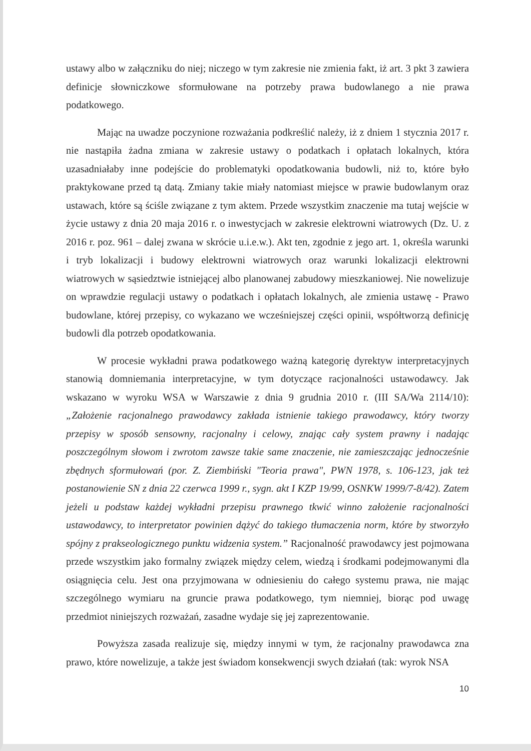ustawy albo w załączniku do niej; niczego w tym zakresie nie zmienia fakt, iż art. 3 pkt 3 zawiera definicje słowniczkowe sformułowane na potrzeby prawa budowlanego a nie prawa podatkowego.
Mając na uwadze poczynione rozważania podkreślić należy, iż z dniem 1 stycznia 2017 r. nie nastąpiła żadna zmiana w zakresie ustawy o podatkach i opłatach lokalnych, która uzasadniałaby inne podejście do problematyki opodatkowania budowli, niż to, które było praktykowane przed tą datą. Zmiany takie miały natomiast miejsce w prawie budowlanym oraz ustawach, które są ściśle związane z tym aktem. Przede wszystkim znaczenie ma tutaj wejście w życie ustawy z dnia 20 maja 2016 r. o inwestycjach w zakresie elektrowni wiatrowych (Dz. U. z 2016 r. poz. 961 – dalej zwana w skrócie u.i.e.w.). Akt ten, zgodnie z jego art. 1, określa warunki i tryb lokalizacji i budowy elektrowni wiatrowych oraz warunki lokalizacji elektrowni wiatrowych w sąsiedztwie istniejącej albo planowanej zabudowy mieszkaniowej. Nie nowelizuje on wprawdzie regulacji ustawy o podatkach i opłatach lokalnych, ale zmienia ustawę - Prawo budowlane, której przepisy, co wykazano we wcześniejszej części opinii, współtworzą definicję budowli dla potrzeb opodatkowania.
W procesie wykładni prawa podatkowego ważną kategorię dyrektyw interpretacyjnych stanowią domniemania interpretacyjne, w tym dotyczące racjonalności ustawodawcy. Jak wskazano w wyroku WSA w Warszawie z dnia 9 grudnia 2010 r. (III SA/Wa 2114/10): „Założenie racjonalnego prawodawcy zakłada istnienie takiego prawodawcy, który tworzy przepisy w sposób sensowny, racjonalny i celowy, znając cały system prawny i nadając poszczególnym słowom i zwrotom zawsze takie same znaczenie, nie zamieszczając jednocześnie zbędnych sformułowań (por. Z. Ziembiński "Teoria prawa", PWN 1978, s. 106-123, jak też postanowienie SN z dnia 22 czerwca 1999 r., sygn. akt I KZP 19/99, OSNKW 1999/7-8/42). Zatem jeżeli u podstaw każdej wykładni przepisu prawnego tkwić winno założenie racjonalności ustawodawcy, to interpretator powinien dążyć do takiego tłumaczenia norm, które by stworzyło spójny z prakseologicznego punktu widzenia system.” Racjonalność prawodawcy jest pojmowana przede wszystkim jako formalny związek między celem, wiedzą i środkami podejmowanymi dla osiągnięcia celu. Jest ona przyjmowana w odniesieniu do całego systemu prawa, nie mając szczególnego wymiaru na gruncie prawa podatkowego, tym niemniej, biorąc pod uwagę przedmiot niniejszych rozważań, zasadne wydaje się jej zaprezentowanie.
Powyższa zasada realizuje się, między innymi w tym, że racjonalny prawodawca zna prawo, które nowelizuje, a także jest świadom konsekwencji swych działań (tak: wyrok NSA
10